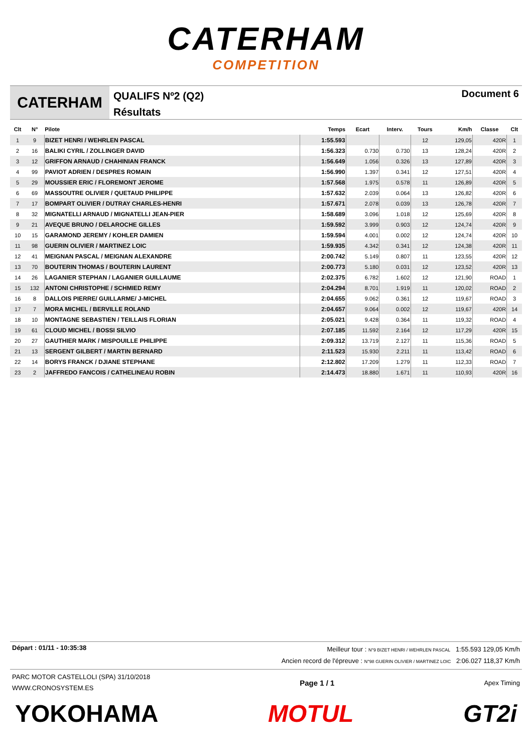CATERHAM
COMPETITION
CATERHAM
QUALIFS Nº2 (Q2)
Résultats
Document 6
| Clt | N° | Pilote | Temps | Ecart | Interv. | Tours | Km/h | Classe | Clt |
| --- | --- | --- | --- | --- | --- | --- | --- | --- | --- |
| 1 | 9 | BIZET HENRI / WEHRLEN PASCAL | 1:55.593 | | | 12 | 129,05 | 420R | 1 |
| 2 | 16 | BALIKI CYRIL / ZOLLINGER DAVID | 1:56.323 | 0.730 | 0.730 | 13 | 128,24 | 420R | 2 |
| 3 | 12 | GRIFFON ARNAUD / CHAHINIAN FRANCK | 1:56.649 | 1.056 | 0.326 | 13 | 127,89 | 420R | 3 |
| 4 | 99 | PAVIOT ADRIEN / DESPRES ROMAIN | 1:56.990 | 1.397 | 0.341 | 12 | 127,51 | 420R | 4 |
| 5 | 29 | MOUSSIER ERIC / FLOREMONT JEROME | 1:57.568 | 1.975 | 0.578 | 11 | 126,89 | 420R | 5 |
| 6 | 69 | MASSOUTRE OLIVIER / QUETAUD PHILIPPE | 1:57.632 | 2.039 | 0.064 | 13 | 126,82 | 420R | 6 |
| 7 | 17 | BOMPART OLIVIER / DUTRAY CHARLES-HENRI | 1:57.671 | 2.078 | 0.039 | 13 | 126,78 | 420R | 7 |
| 8 | 32 | MIGNATELLI ARNAUD / MIGNATELLI JEAN-PIER | 1:58.689 | 3.096 | 1.018 | 12 | 125,69 | 420R | 8 |
| 9 | 21 | AVEQUE BRUNO / DELAROCHE GILLES | 1:59.592 | 3.999 | 0.903 | 12 | 124,74 | 420R | 9 |
| 10 | 15 | GARAMOND JEREMY / KOHLER DAMIEN | 1:59.594 | 4.001 | 0.002 | 12 | 124,74 | 420R | 10 |
| 11 | 98 | GUERIN OLIVIER / MARTINEZ LOIC | 1:59.935 | 4.342 | 0.341 | 12 | 124,38 | 420R | 11 |
| 12 | 41 | MEIGNAN PASCAL / MEIGNAN ALEXANDRE | 2:00.742 | 5.149 | 0.807 | 11 | 123,55 | 420R | 12 |
| 13 | 70 | BOUTERIN THOMAS / BOUTERIN LAURENT | 2:00.773 | 5.180 | 0.031 | 12 | 123,52 | 420R | 13 |
| 14 | 26 | LAGANIER STEPHAN / LAGANIER GUILLAUME | 2:02.375 | 6.782 | 1.602 | 12 | 121,90 | ROAD | 1 |
| 15 | 132 | ANTONI CHRISTOPHE / SCHMIED REMY | 2:04.294 | 8.701 | 1.919 | 11 | 120,02 | ROAD | 2 |
| 16 | 8 | DALLOIS PIERRE/ GUILLARME/ J-MICHEL | 2:04.655 | 9.062 | 0.361 | 12 | 119,67 | ROAD | 3 |
| 17 | 7 | MORA MICHEL / BERVILLE ROLAND | 2:04.657 | 9.064 | 0.002 | 12 | 119,67 | 420R | 14 |
| 18 | 10 | MONTAGNE SEBASTIEN / TEILLAIS FLORIAN | 2:05.021 | 9.428 | 0.364 | 11 | 119,32 | ROAD | 4 |
| 19 | 61 | CLOUD MICHEL / BOSSI SILVIO | 2:07.185 | 11.592 | 2.164 | 12 | 117,29 | 420R | 15 |
| 20 | 27 | GAUTHIER MARK / MISPOUILLE PHILIPPE | 2:09.312 | 13.719 | 2.127 | 11 | 115,36 | ROAD | 5 |
| 21 | 13 | SERGENT GILBERT / MARTIN BERNARD | 2:11.523 | 15.930 | 2.211 | 11 | 113,42 | ROAD | 6 |
| 22 | 14 | BORYS FRANCK / DJIANE STEPHANE | 2:12.802 | 17.209 | 1.279 | 11 | 112,33 | ROAD | 7 |
| 23 | 2 | JAFFREDO FANCOIS / CATHELINEAU ROBIN | 2:14.473 | 18.880 | 1.671 | 11 | 110,93 | 420R | 16 |
Départ : 01/11 - 10:35:38
Meilleur tour : N°9 BIZET HENRI / WEHRLEN PASCAL 1:55.593 129,05 Km/h
Ancien record de l'épreuve : N°98 GUERIN OLIVIER / MARTINEZ LOIC 2:06.027 118,37 Km/h
PARC MOTOR CASTELLOLI (SPA) 31/10/2018
WWW.CRONOSYSTEM.ES
Page 1 / 1
Apex Timing
YOKOHAMA MOTUL GT2i